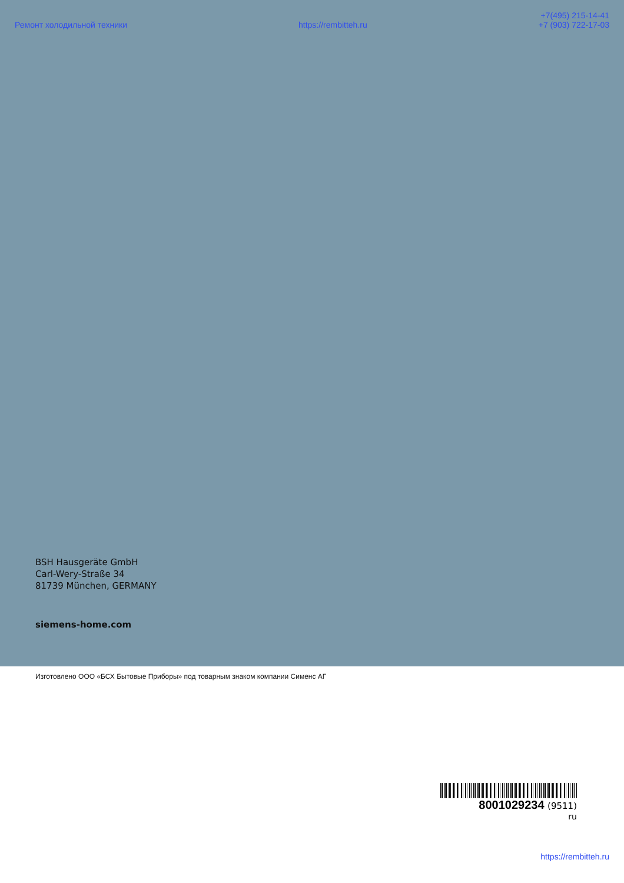Ремонт холодильной техники
https://rembitteh.ru
+7(495) 215-14-41
+7 (903) 722-17-03
BSH Hausgeräte GmbH
Carl-Wery-Straße 34
81739 München, GERMANY
siemens-home.com
Изготовлено ООО «БСХ Бытовые Приборы» под товарным знаком компании Сименс АГ
8001029234 (9511)
ru
https://rembitteh.ru